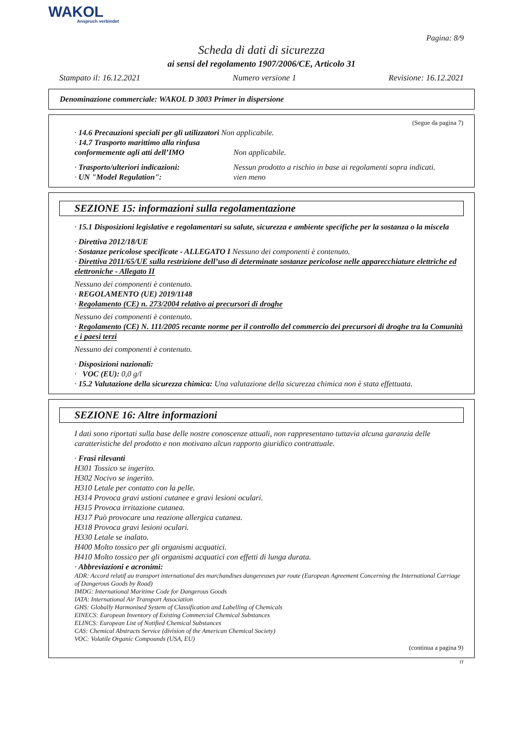WAKOL
Anspruch verbindet
Pagina: 8/9
Scheda di dati di sicurezza
ai sensi del regolamento 1907/2006/CE, Articolo 31
Stampato il: 16.12.2021 Numero versione 1 Revisione: 16.12.2021
Denominazione commerciale: WAKOL D 3003 Primer in dispersione
(Segue da pagina 7)
· 14.6 Precauzioni speciali per gli utilizzatori Non applicabile.
· 14.7 Trasporto marittimo alla rinfusa conformemente agli atti dell’IMO
Non applicabile.
· Trasporto/ulteriori indicazioni:
Nessun prodotto a rischio in base ai regolamenti sopra indicati.
· UN "Model Regulation": vien meno
SEZIONE 15: informazioni sulla regolamentazione
· 15.1 Disposizioni legislative e regolamentari su salute, sicurezza e ambiente specifiche per la sostanza o la miscela
· Direttiva 2012/18/UE
· Sostanze pericolose specificate - ALLEGATO I Nessuno dei componenti è contenuto.
· Direttiva 2011/65/UE sulla restrizione dell’uso di determinate sostanze pericolose nelle apparecchiature elettriche ed elettroniche - Allegato II
Nessuno dei componenti è contenuto.
· REGOLAMENTO (UE) 2019/1148
· Regolamento (CE) n. 273/2004 relativo ai precursori di droghe
Nessuno dei componenti è contenuto.
· Regolamento (CE) N. 111/2005 recante norme per il controllo del commercio dei precursori di droghe tra la Comunità e i paesi terzi
Nessuno dei componenti è contenuto.
· Disposizioni nazionali:
· VOC (EU): 0,0 g/l
· 15.2 Valutazione della sicurezza chimica: Una valutazione della sicurezza chimica non è stata effettuata.
SEZIONE 16: Altre informazioni
I dati sono riportati sulla base delle nostre conoscenze attuali, non rappresentano tuttavia alcuna garanzia delle caratteristiche del prodotto e non motivano alcun rapporto giuridico contrattuale.
· Frasi rilevanti
H301 Tossico se ingerito.
H302 Nocivo se ingerito.
H310 Letale per contatto con la pelle.
H314 Provoca gravi ustioni cutanee e gravi lesioni oculari.
H315 Provoca irritazione cutanea.
H317 Può provocare una reazione allergica cutanea.
H318 Provoca gravi lesioni oculari.
H330 Letale se inalato.
H400 Molto tossico per gli organismi acquatici.
H410 Molto tossico per gli organismi acquatici con effetti di lunga durata.
· Abbreviazioni e acronimi:
ADR: Accord relatif au transport international des marchandises dangereuses par route (European Agreement Concerning the International Carriage of Dangerous Goods by Road)
IMDG: International Maritime Code for Dangerous Goods
IATA: International Air Transport Association
GHS: Globally Harmonised System of Classification and Labelling of Chemicals
EINECS: European Inventory of Existing Commercial Chemical Substances
ELINCS: European List of Notified Chemical Substances
CAS: Chemical Abstracts Service (division of the American Chemical Society)
VOC: Volatile Organic Compounds (USA, EU)
(continua a pagina 9)
IT